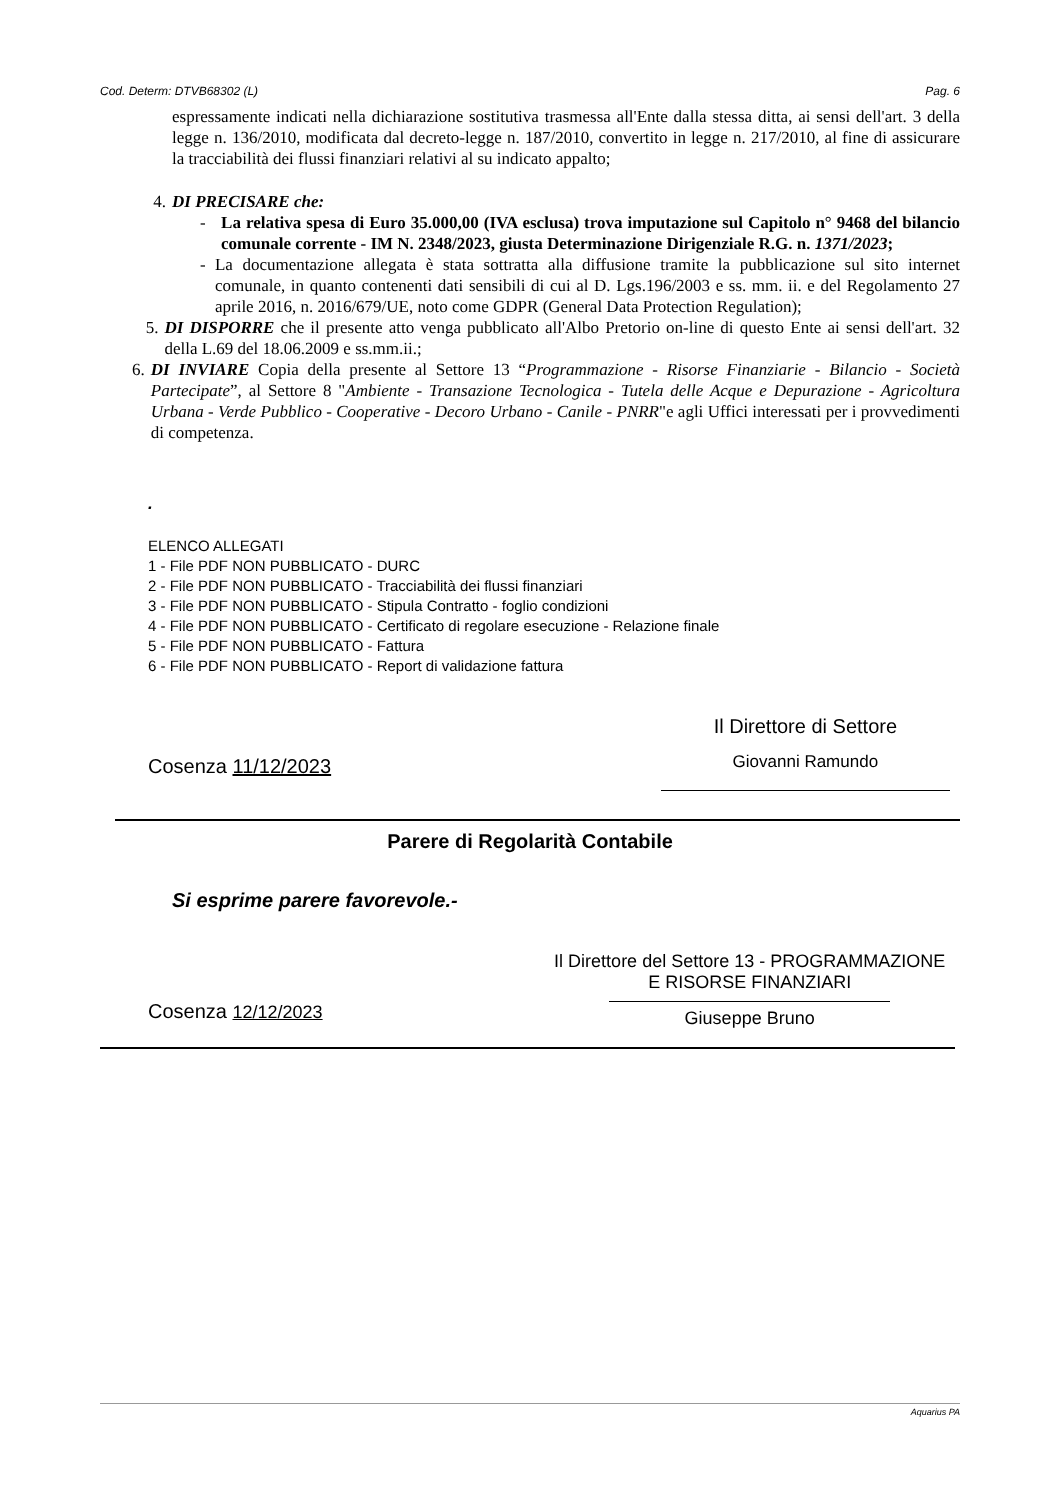Cod. Determ: DTVB68302 (L) Pag. 6
espressamente indicati nella dichiarazione sostitutiva trasmessa all'Ente dalla stessa ditta, ai sensi dell'art. 3 della legge n. 136/2010, modificata dal decreto-legge n. 187/2010, convertito in legge n. 217/2010, al fine di assicurare la tracciabilità dei flussi finanziari relativi al su indicato appalto;
4. DI PRECISARE che:
- La relativa spesa di Euro 35.000,00 (IVA esclusa) trova imputazione sul Capitolo n° 9468 del bilancio comunale corrente - IM N. 2348/2023, giusta Determinazione Dirigenziale R.G. n. 1371/2023;
- La documentazione allegata è stata sottratta alla diffusione tramite la pubblicazione sul sito internet comunale, in quanto contenenti dati sensibili di cui al D. Lgs.196/2003 e ss. mm. ii. e del Regolamento 27 aprile 2016, n. 2016/679/UE, noto come GDPR (General Data Protection Regulation);
5. DI DISPORRE che il presente atto venga pubblicato all'Albo Pretorio on-line di questo Ente ai sensi dell'art. 32 della L.69 del 18.06.2009 e ss.mm.ii.;
6. DI INVIARE Copia della presente al Settore 13 “Programmazione - Risorse Finanziarie - Bilancio - Società Partecipate”, al Settore 8 "Ambiente - Transazione Tecnologica - Tutela delle Acque e Depurazione - Agricoltura Urbana - Verde Pubblico - Cooperative - Decoro Urbano - Canile - PNRR"e agli Uffici interessati per i provvedimenti di competenza.
.
ELENCO ALLEGATI
1 - File PDF NON PUBBLICATO - DURC
2 - File PDF NON PUBBLICATO - Tracciabilità dei flussi finanziari
3 - File PDF NON PUBBLICATO - Stipula Contratto - foglio condizioni
4 - File PDF NON PUBBLICATO - Certificato di regolare esecuzione - Relazione finale
5 - File PDF NON PUBBLICATO - Fattura
6 - File PDF NON PUBBLICATO - Report di validazione fattura
Cosenza 11/12/2023
Il Direttore di Settore
Giovanni Ramundo
Parere di Regolarità Contabile
Si esprime parere favorevole.-
Cosenza 12/12/2023
Il Direttore del Settore 13 - PROGRAMMAZIONE
E RISORSE FINANZIARI
Giuseppe Bruno
Aquarius PA